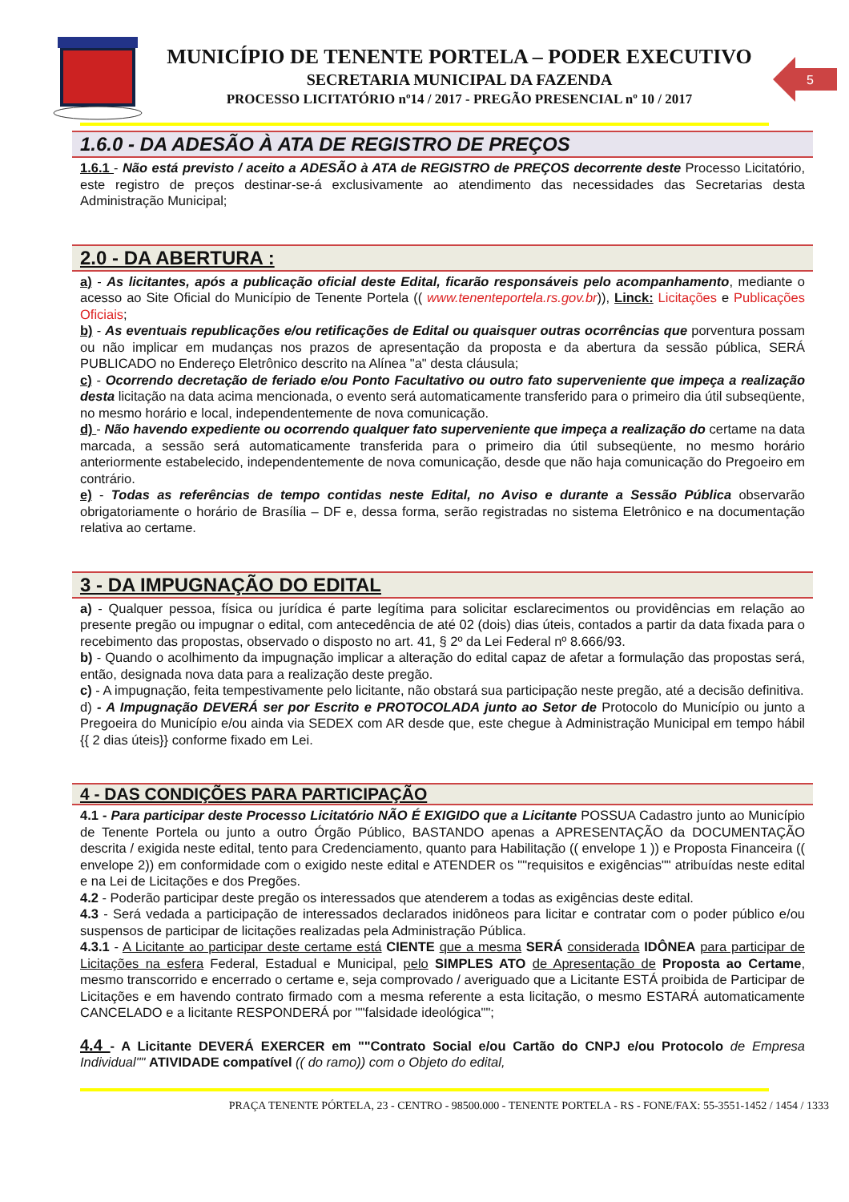MUNICÍPIO DE TENENTE PORTELA – PODER EXECUTIVO
SECRETARIA MUNICIPAL DA FAZENDA
PROCESSO LICITATÓRIO nº14 / 2017 - PREGÃO PRESENCIAL nº 10 / 2017
5
1.6.0 - DA ADESÃO À ATA DE REGISTRO DE PREÇOS
1.6.1 - Não está previsto / aceito a ADESÃO à ATA de REGISTRO de PREÇOS decorrente deste Processo Licitatório, este registro de preços destinar-se-á exclusivamente ao atendimento das necessidades das Secretarias desta Administração Municipal;
2.0 - DA ABERTURA :
a) - As licitantes, após a publicação oficial deste Edital, ficarão responsáveis pelo acompanhamento, mediante o acesso ao Site Oficial do Município de Tenente Portela (( www.tenenteportela.rs.gov.br)), Linck: Licitações e Publicações Oficiais;
b) - As eventuais republicações e/ou retificações de Edital ou quaisquer outras ocorrências que porventura possam ou não implicar em mudanças nos prazos de apresentação da proposta e da abertura da sessão pública, SERÁ PUBLICADO no Endereço Eletrônico descrito na Alínea "a" desta cláusula;
c) - Ocorrendo decretação de feriado e/ou Ponto Facultativo ou outro fato superveniente que impeça a realização desta licitação na data acima mencionada, o evento será automaticamente transferido para o primeiro dia útil subseqüente, no mesmo horário e local, independentemente de nova comunicação.
d) - Não havendo expediente ou ocorrendo qualquer fato superveniente que impeça a realização do certame na data marcada, a sessão será automaticamente transferida para o primeiro dia útil subseqüente, no mesmo horário anteriormente estabelecido, independentemente de nova comunicação, desde que não haja comunicação do Pregoeiro em contrário.
e) - Todas as referências de tempo contidas neste Edital, no Aviso e durante a Sessão Pública observarão obrigatoriamente o horário de Brasília – DF e, dessa forma, serão registradas no sistema Eletrônico e na documentação relativa ao certame.
3 - DA IMPUGNAÇÃO DO EDITAL
a) - Qualquer pessoa, física ou jurídica é parte legítima para solicitar esclarecimentos ou providências em relação ao presente pregão ou impugnar o edital, com antecedência de até 02 (dois) dias úteis, contados a partir da data fixada para o recebimento das propostas, observado o disposto no art. 41, § 2º da Lei Federal nº 8.666/93.
b) - Quando o acolhimento da impugnação implicar a alteração do edital capaz de afetar a formulação das propostas será, então, designada nova data para a realização deste pregão.
c) - A impugnação, feita tempestivamente pelo licitante, não obstará sua participação neste pregão, até a decisão definitiva.
d) - A Impugnação DEVERÁ ser por Escrito e PROTOCOLADA junto ao Setor de Protocolo do Município ou junto a Pregoeira do Município e/ou ainda via SEDEX com AR desde que, este chegue à Administração Municipal em tempo hábil {{ 2 dias úteis}} conforme fixado em Lei.
4 - DAS CONDIÇÕES PARA PARTICIPAÇÃO
4.1 - Para participar deste Processo Licitatório NÃO É EXIGIDO que a Licitante POSSUA Cadastro junto ao Município de Tenente Portela ou junto a outro Órgão Público, BASTANDO apenas a APRESENTAÇÃO da DOCUMENTAÇÃO descrita / exigida neste edital, tento para Credenciamento, quanto para Habilitação (( envelope 1 )) e Proposta Financeira (( envelope 2)) em conformidade com o exigido neste edital e ATENDER os ""requisitos e exigências"" atribuídas neste edital e na Lei de Licitações e dos Pregões.
4.2 - Poderão participar deste pregão os interessados que atenderem a todas as exigências deste edital.
4.3 - Será vedada a participação de interessados declarados inidôneos para licitar e contratar com o poder público e/ou suspensos de participar de licitações realizadas pela Administração Pública.
4.3.1 - A Licitante ao participar deste certame está CIENTE que a mesma SERÁ considerada IDÔNEA para participar de Licitações na esfera Federal, Estadual e Municipal, pelo SIMPLES ATO de Apresentação de Proposta ao Certame, mesmo transcorrido e encerrado o certame e, seja comprovado / averiguado que a Licitante ESTÁ proibida de Participar de Licitações e em havendo contrato firmado com a mesma referente a esta licitação, o mesmo ESTARÁ automaticamente CANCELADO e a licitante RESPONDERÁ por ""falsidade ideológica"";
4.4 - A Licitante DEVERÁ EXERCER em ""Contrato Social e/ou Cartão do CNPJ e/ou Protocolo de Empresa Individual"" ATIVIDADE compatível (( do ramo)) com o Objeto do edital,
PRAÇA TENENTE PÓRTELA, 23 - CENTRO - 98500.000 - TENENTE PORTELA - RS - FONE/FAX: 55-3551-1452 / 1454 / 1333